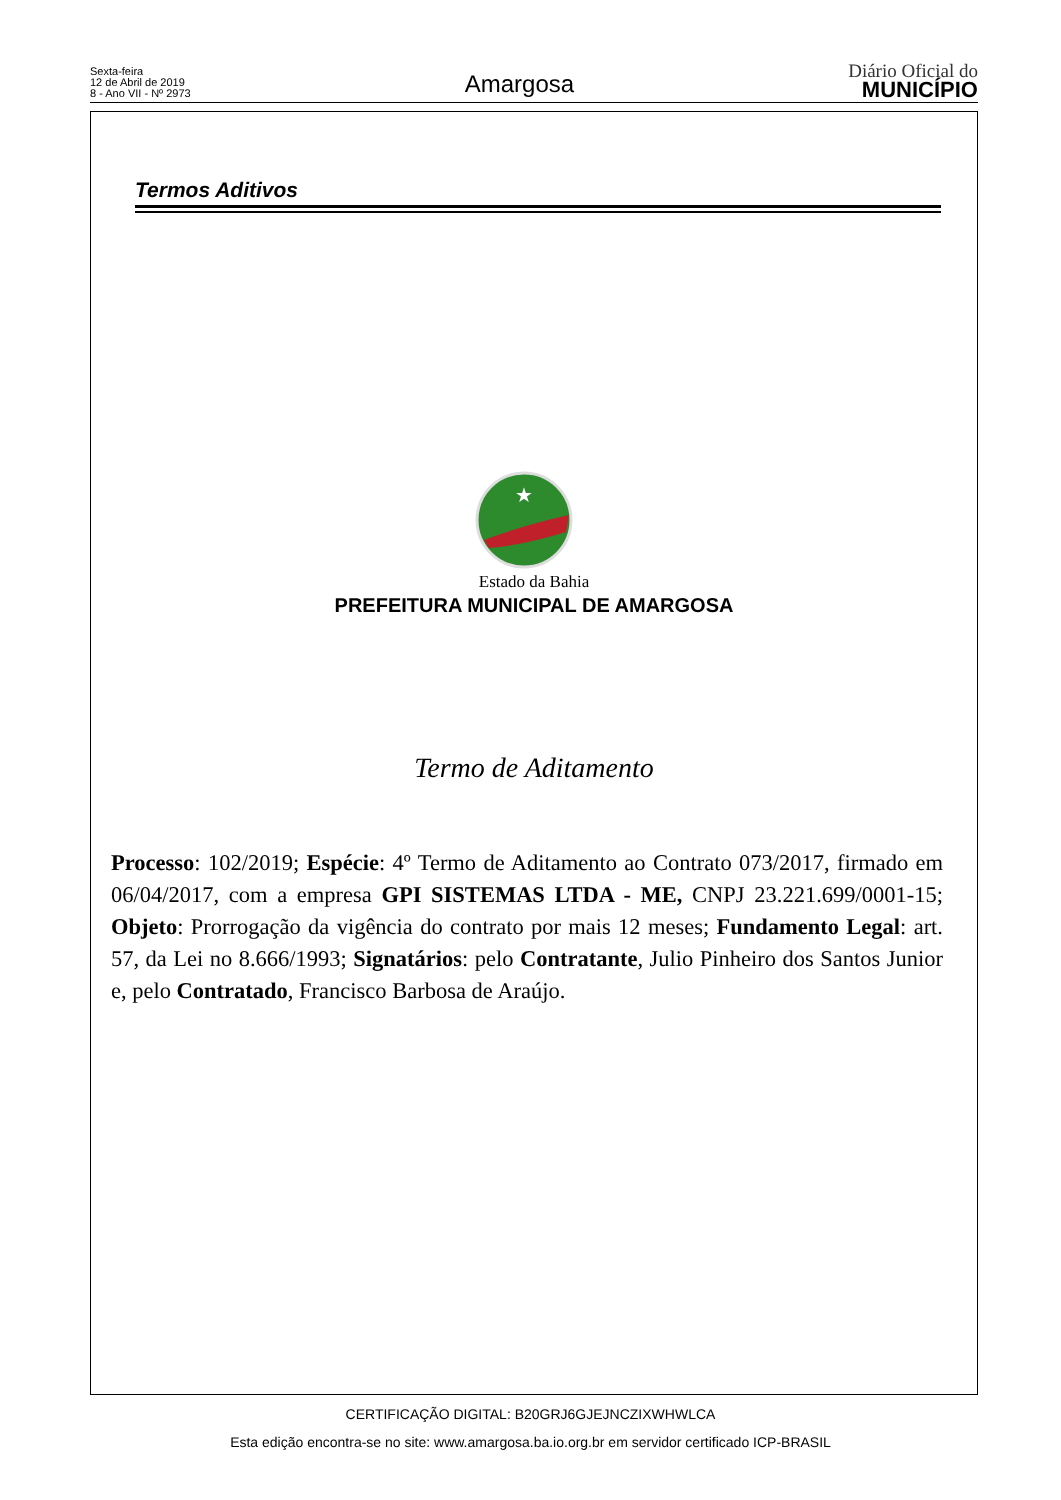Sexta-feira
12 de Abril de 2019
8 - Ano VII - Nº 2973
Amargosa
Diário Oficial do
MUNICÍPIO
Termos Aditivos
★
Estado da Bahia
PREFEITURA MUNICIPAL DE AMARGOSA
Termo de Aditamento
Processo: 102/2019; Espécie: 4º Termo de Aditamento ao Contrato 073/2017, firmado em 06/04/2017, com a empresa GPI SISTEMAS LTDA - ME, CNPJ 23.221.699/0001-15; Objeto: Prorrogação da vigência do contrato por mais 12 meses; Fundamento Legal: art. 57, da Lei no 8.666/1993; Signatários: pelo Contratante, Julio Pinheiro dos Santos Junior e, pelo Contratado, Francisco Barbosa de Araújo.
CERTIFICAÇÃO DIGITAL: B20GRJ6GJEJNCZIXWHWLCA
Esta edição encontra-se no site: www.amargosa.ba.io.org.br em servidor certificado ICP-BRASIL